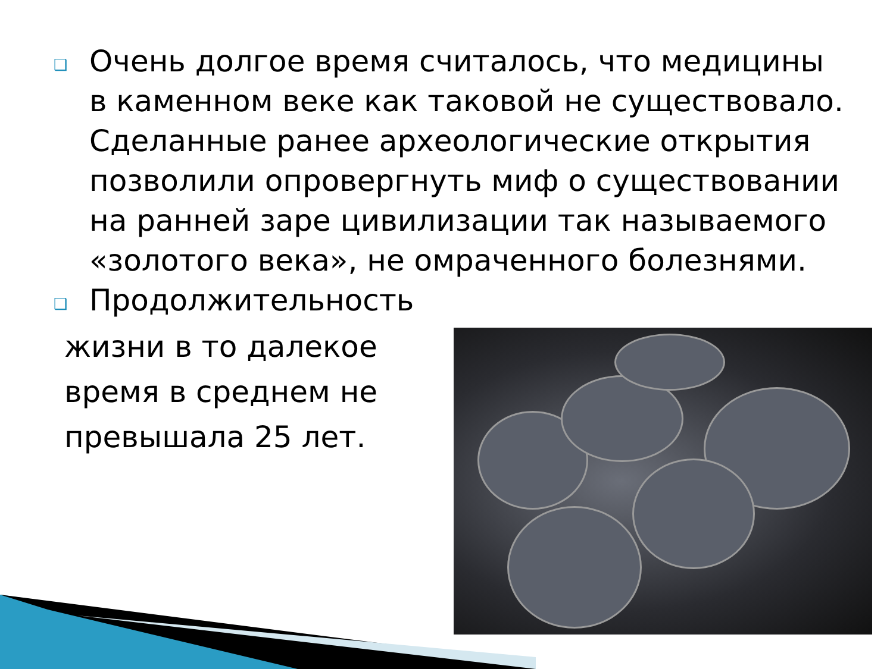❑ Очень долгое время считалось, что медицины в каменном веке как таковой не существовало. Сделанные ранее археологические открытия позволили опровергнуть миф о существовании на ранней заре цивилизации так называемого «золотого века», не омраченного болезнями.
❑ Продолжительность
жизни в то далекое время в среднем не превышала 25 лет.